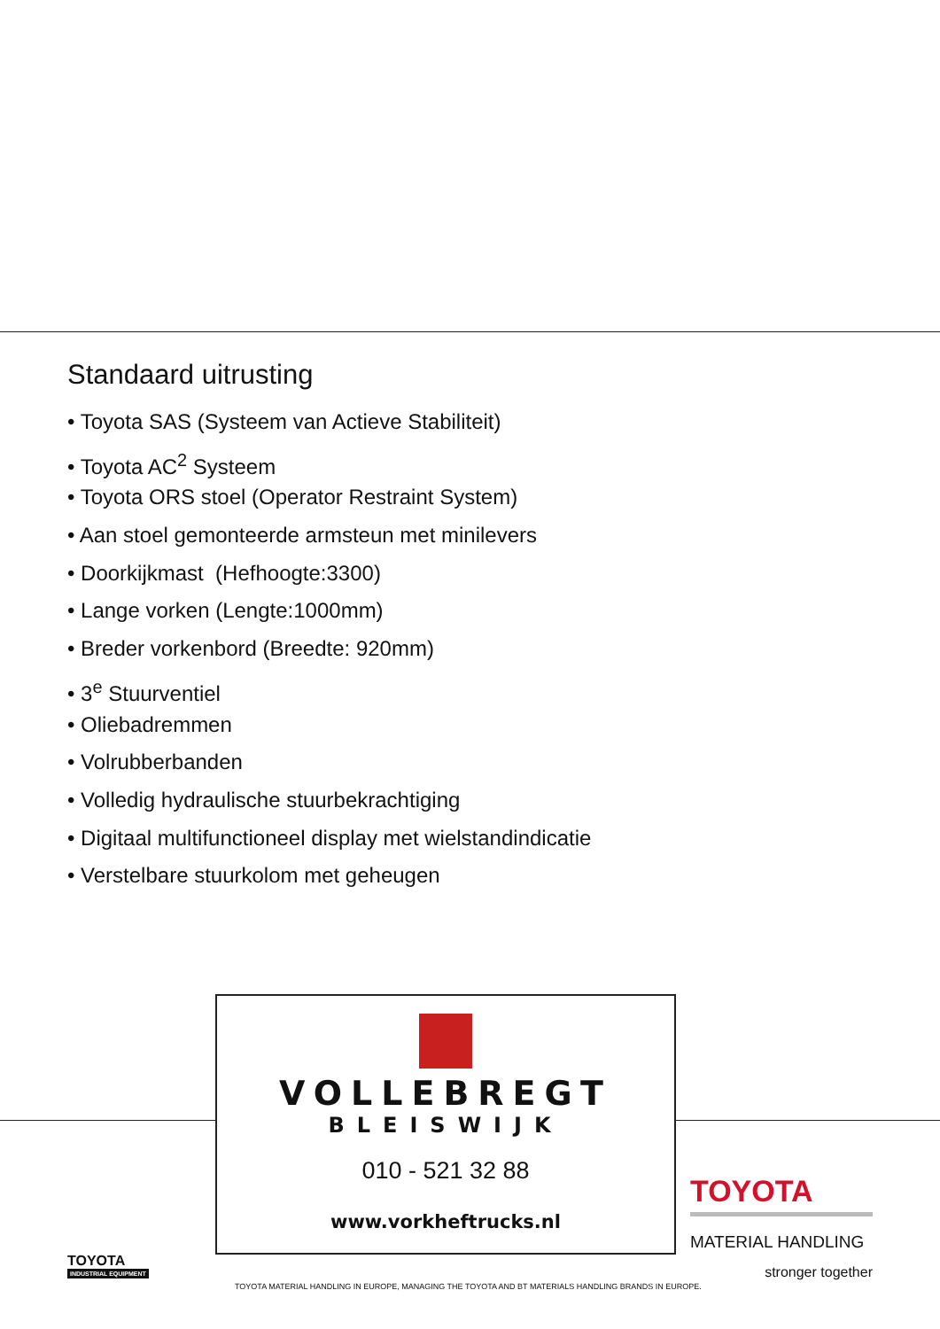Standaard uitrusting
• Toyota SAS (Systeem van Actieve Stabiliteit)
• Toyota AC<sup>2</sup> Systeem
• Toyota ORS stoel (Operator Restraint System)
• Aan stoel gemonteerde armsteun met minilevers
• Doorkijkmast (Hefhoogte:3300)
• Lange vorken (Lengte:1000mm)
• Breder vorkenbord (Breedte: 920mm)
• 3<sup>e</sup> Stuurventiel
• Oliebadremmen
• Volrubberbanden
• Volledig hydraulische stuurbekrachtiging
• Digitaal multifunctioneel display met wielstandindicatie
• Verstelbare stuurkolom met geheugen
VOLLEBREGT
BLEISWIJK
010 - 521 32 88
www.vorkheftrucks.nl
TOYOTA
MATERIAL HANDLING
stronger together
TOYOTA
INDUSTRIAL EQUIPMENT
TOYOTA MATERIAL HANDLING IN EUROPE, MANAGING THE TOYOTA AND BT MATERIALS HANDLING BRANDS IN EUROPE.